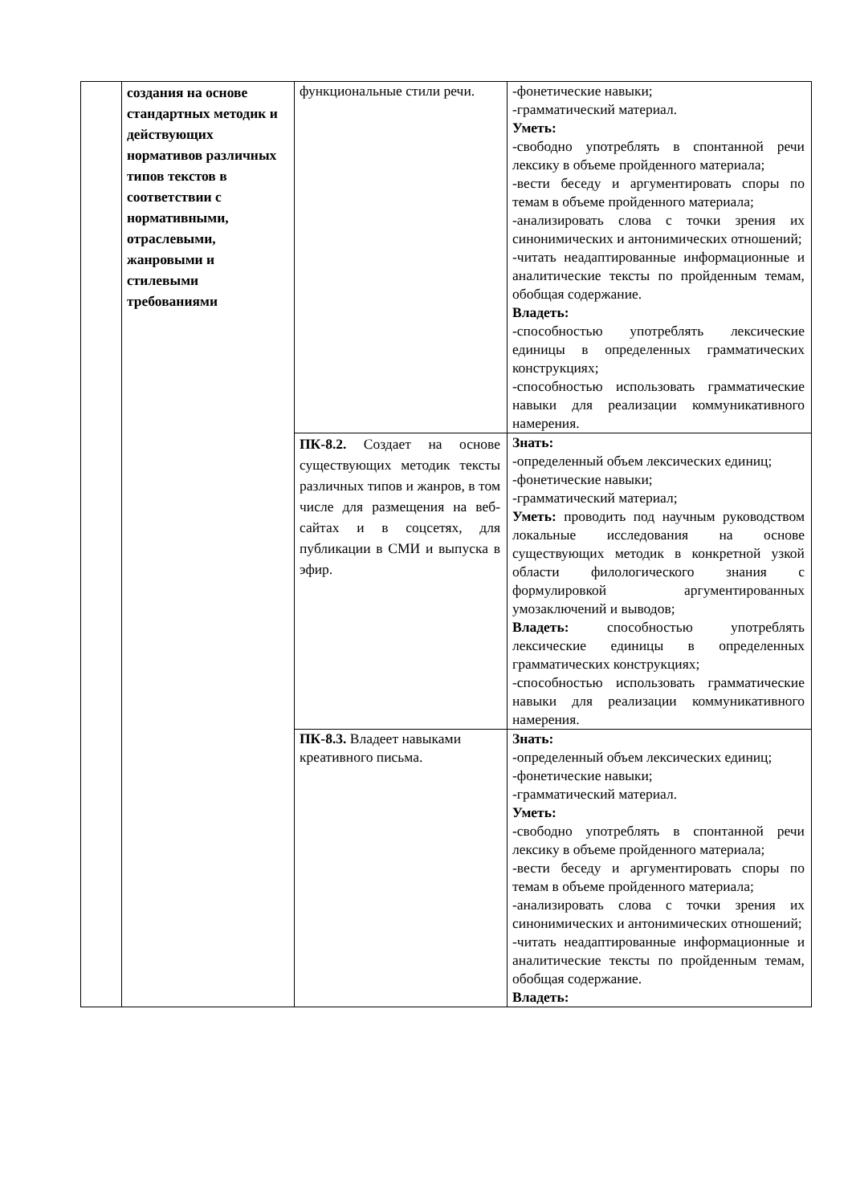| | создания на основе стандартных методик и действующих нормативов различных типов текстов в соответствии с нормативными, отраслевыми, жанровыми и стилевыми требованиями | функциональные стили речи. | -фонетические навыки; -грамматический материал. Уметь: -свободно употреблять в спонтанной речи лексику в объеме пройденного материала; -вести беседу и аргументировать споры по темам в объеме пройденного материала; -анализировать слова с точки зрения их синонимических и антонимических отношений; -читать неадаптированные информационные и аналитические тексты по пройденным темам, обобщая содержание. Владеть: -способностью употреблять лексические единицы в определенных грамматических конструкциях; -способностью использовать грамматические навыки для реализации коммуникативного намерения. |
| | | ПК-8.2. Создает на основе существующих методик тексты различных типов и жанров, в том числе для размещения на веб-сайтах и в соцсетях, для публикации в СМИ и выпуска в эфир. | Знать: -определенный объем лексических единиц; -фонетические навыки; -грамматический материал; Уметь: проводить под научным руководством локальные исследования на основе существующих методик в конкретной узкой области филологического знания с формулировкой аргументированных умозаключений и выводов; Владеть: способностью употреблять лексические единицы в определенных грамматических конструкциях; -способностью использовать грамматические навыки для реализации коммуникативного намерения. |
| | | ПК-8.3. Владеет навыками креативного письма. | Знать: -определенный объем лексических единиц; -фонетические навыки; -грамматический материал. Уметь: -свободно употреблять в спонтанной речи лексику в объеме пройденного материала; -вести беседу и аргументировать споры по темам в объеме пройденного материала; -анализировать слова с точки зрения их синонимических и антонимических отношений; -читать неадаптированные информационные и аналитические тексты по пройденным темам, обобщая содержание. Владеть: |